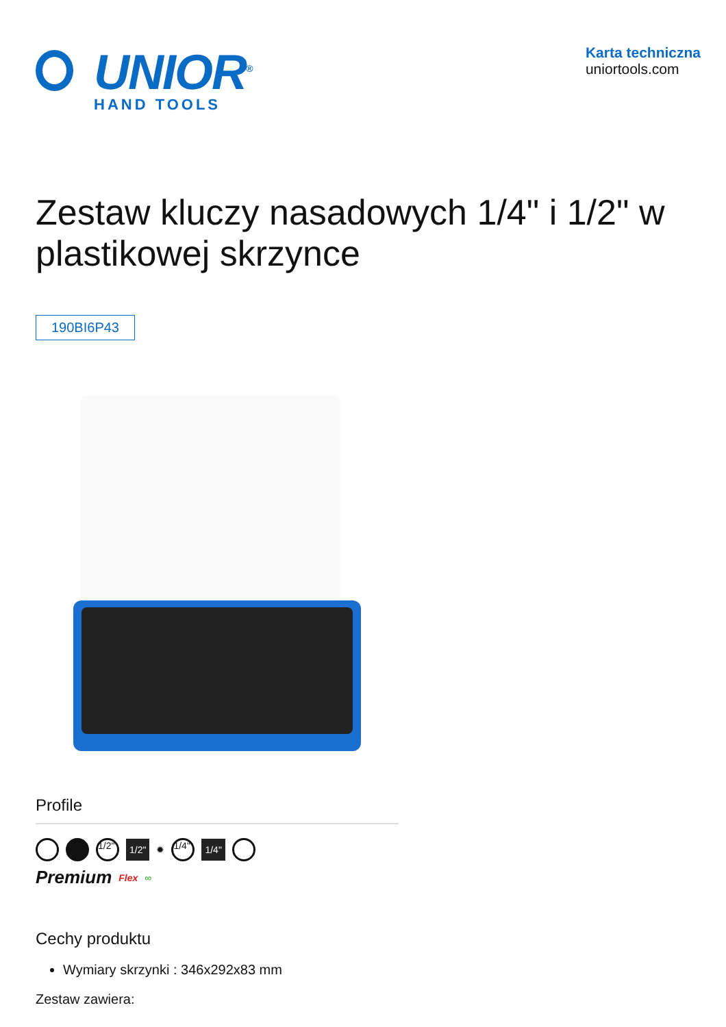UNIOR<sup>®</sup>
HAND TOOLS
Karta techniczna
uniortools.com
Zestaw kluczy nasadowych 1/4" i 1/2" w plastikowej skrzynce
190BI6P43
Profile
1/2"
1/2" ✹
1/4"
1/4"
Premium Flex ∞
Cechy produktu
Wymiary skrzynki : 346x292x83 mm
Zestaw zawiera: